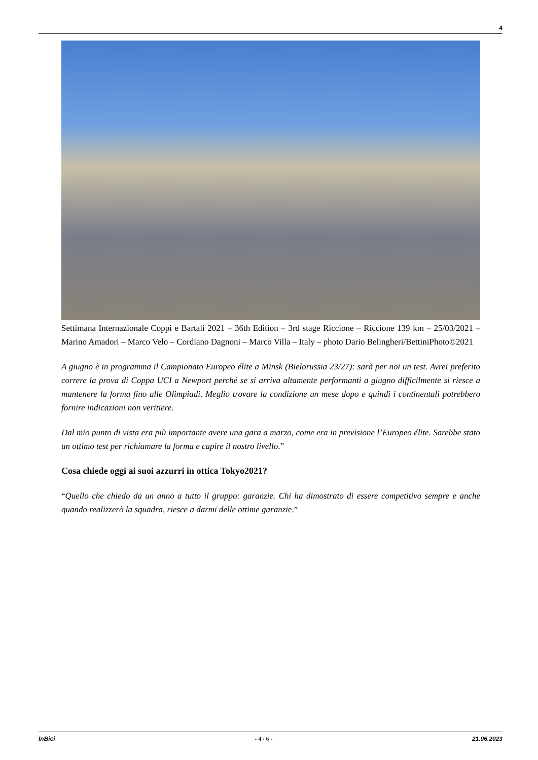4
Settimana Internazionale Coppi e Bartali 2021 – 36th Edition – 3rd stage Riccione – Riccione 139 km – 25/03/2021 – Marino Amadori – Marco Velo – Cordiano Dagnoni – Marco Villa – Italy – photo Dario Belingheri/BettiniPhoto©2021
A giugno è in programma il Campionato Europeo élite a Minsk (Bielorussia 23/27): sarà per noi un test. Avrei preferito correre la prova di Coppa UCI a Newport perché se si arriva altamente performanti a giugno difficilmente si riesce a mantenere la forma fino alle Olimpiadi. Meglio trovare la condizione un mese dopo e quindi i continentali potrebbero fornire indicazioni non veritiere.
Dal mio punto di vista era più importante avere una gara a marzo, come era in previsione l’Europeo élite. Sarebbe stato un ottimo test per richiamare la forma e capire il nostro livello.”
Cosa chiede oggi ai suoi azzurri in ottica Tokyo2021?
“Quello che chiedo da un anno a tutto il gruppo: garanzie. Chi ha dimostrato di essere competitivo sempre e anche quando realizzerò la squadra, riesce a darmi delle ottime garanzie.”
InBici - 4 / 6 - 21.06.2023